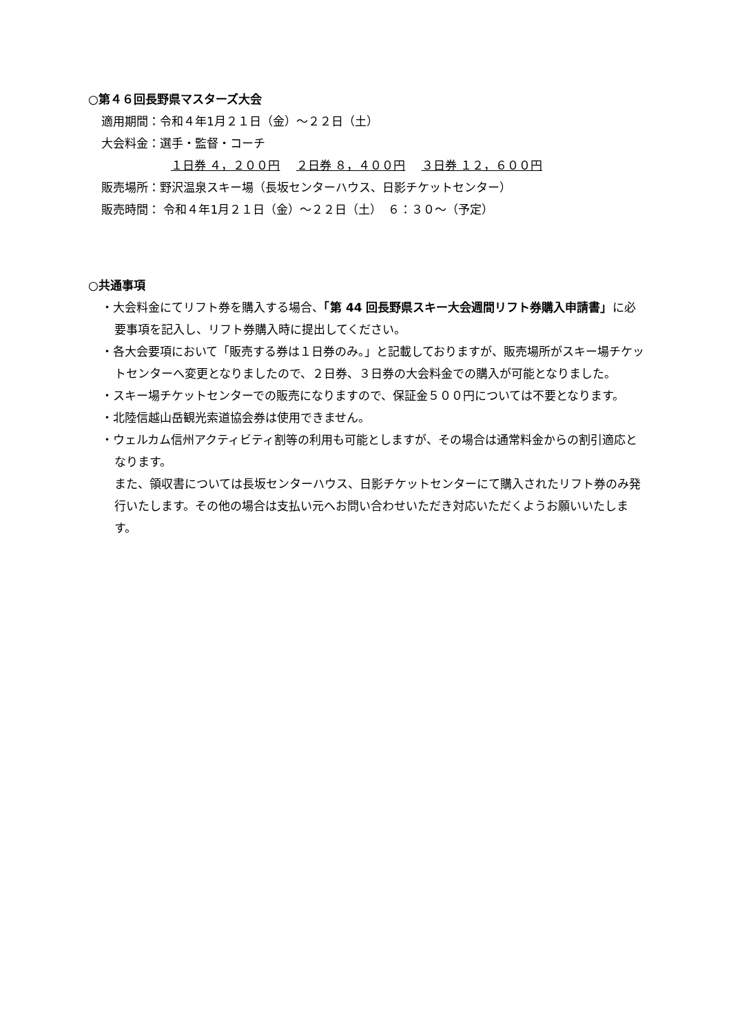○第４６回長野県マスターズ大会
適用期間：令和４年1月２１日（金）～２２日（土）
大会料金：選手・監督・コーチ
１日券 ４，２００円 ２日券 ８，４００円 ３日券 １２，６００円
販売場所：野沢温泉スキー場（長坂センターハウス、日影チケットセンター）
販売時間： 令和４年1月２１日（金）～２２日（土）　６：３０～（予定）
○共通事項
・大会料金にてリフト券を購入する場合、「第 44 回長野県スキー大会週間リフト券購入申請書」に必要事項を記入し、リフト券購入時に提出してください。
・各大会要項において「販売する券は１日券のみ。」と記載しておりますが、販売場所がスキー場チケットセンターへ変更となりましたので、２日券、３日券の大会料金での購入が可能となりました。
・スキー場チケットセンターでの販売になりますので、保証金５００円については不要となります。
・北陸信越山岳観光索道協会券は使用できません。
・ウェルカム信州アクティビティ割等の利用も可能としますが、その場合は通常料金からの割引適応となります。
また、領収書については長坂センターハウス、日影チケットセンターにて購入されたリフト券のみ発行いたします。その他の場合は支払い元へお問い合わせいただき対応いただくようお願いいたします。